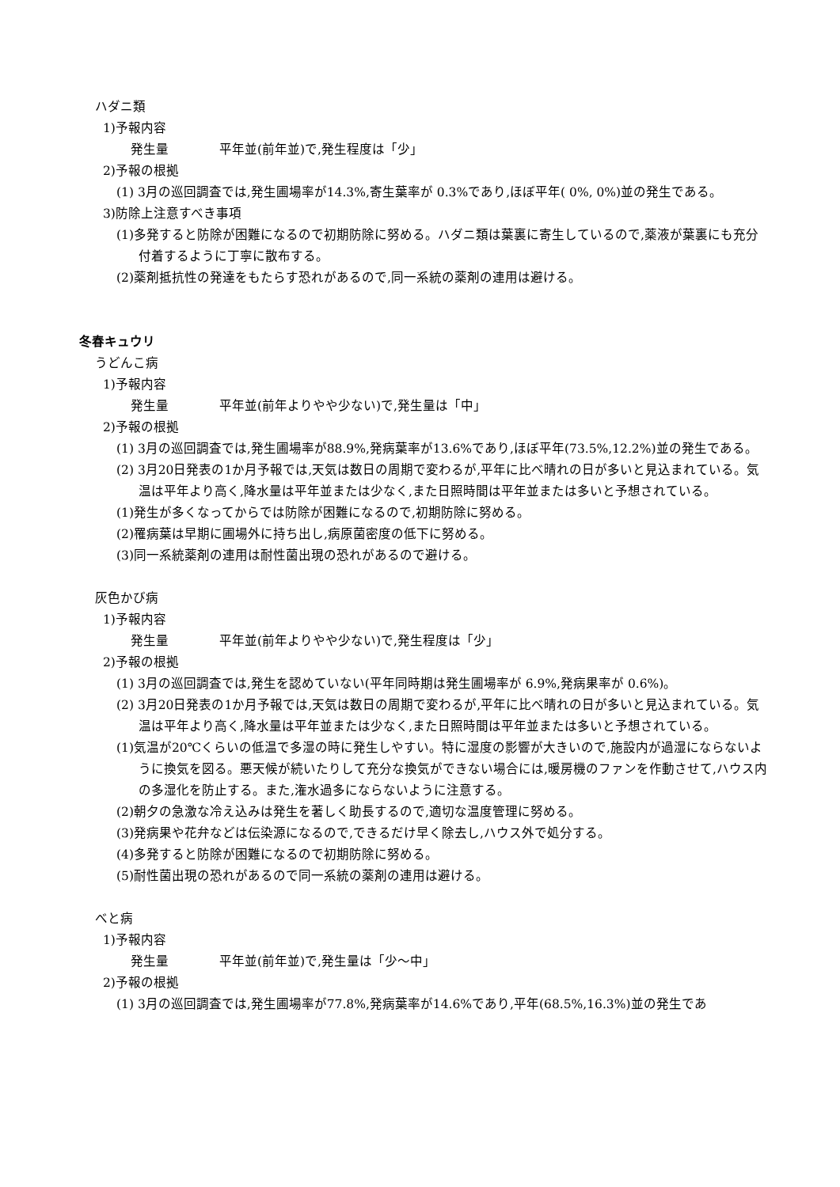ハダニ類
1)予報内容
発生量　　　　平年並(前年並)で,発生程度は「少」
2)予報の根拠
(1) 3月の巡回調査では,発生圃場率が14.3%,寄生葉率が 0.3%であり,ほぼ平年( 0%, 0%)並の発生である。
3)防除上注意すべき事項
(1)多発すると防除が困難になるので初期防除に努める。ハダニ類は葉裏に寄生しているので,薬液が葉裏にも充分付着するように丁寧に散布する。
(2)薬剤抵抗性の発達をもたらす恐れがあるので,同一系統の薬剤の連用は避ける。
冬春キュウリ
うどんこ病
1)予報内容
発生量　　　　平年並(前年よりやや少ない)で,発生量は「中」
2)予報の根拠
(1) 3月の巡回調査では,発生圃場率が88.9%,発病葉率が13.6%であり,ほぼ平年(73.5%,12.2%)並の発生である。
(2) 3月20日発表の1か月予報では,天気は数日の周期で変わるが,平年に比べ晴れの日が多いと見込まれている。気温は平年より高く,降水量は平年並または少なく,また日照時間は平年並または多いと予想されている。
(1)発生が多くなってからでは防除が困難になるので,初期防除に努める。
(2)罹病葉は早期に圃場外に持ち出し,病原菌密度の低下に努める。
(3)同一系統薬剤の連用は耐性菌出現の恐れがあるので避ける。
灰色かび病
1)予報内容
発生量　　　　平年並(前年よりやや少ない)で,発生程度は「少」
2)予報の根拠
(1) 3月の巡回調査では,発生を認めていない(平年同時期は発生圃場率が 6.9%,発病果率が 0.6%)。
(2) 3月20日発表の1か月予報では,天気は数日の周期で変わるが,平年に比べ晴れの日が多いと見込まれている。気温は平年より高く,降水量は平年並または少なく,また日照時間は平年並または多いと予想されている。
(1)気温が20℃くらいの低温で多湿の時に発生しやすい。特に湿度の影響が大きいので,施設内が過湿にならないように換気を図る。悪天候が続いたりして充分な換気ができない場合には,暖房機のファンを作動させて,ハウス内の多湿化を防止する。また,潅水過多にならないように注意する。
(2)朝夕の急激な冷え込みは発生を著しく助長するので,適切な温度管理に努める。
(3)発病果や花弁などは伝染源になるので,できるだけ早く除去し,ハウス外で処分する。
(4)多発すると防除が困難になるので初期防除に努める。
(5)耐性菌出現の恐れがあるので同一系統の薬剤の連用は避ける。
べと病
1)予報内容
発生量　　　　平年並(前年並)で,発生量は「少～中」
2)予報の根拠
(1) 3月の巡回調査では,発生圃場率が77.8%,発病葉率が14.6%であり,平年(68.5%,16.3%)並の発生であ